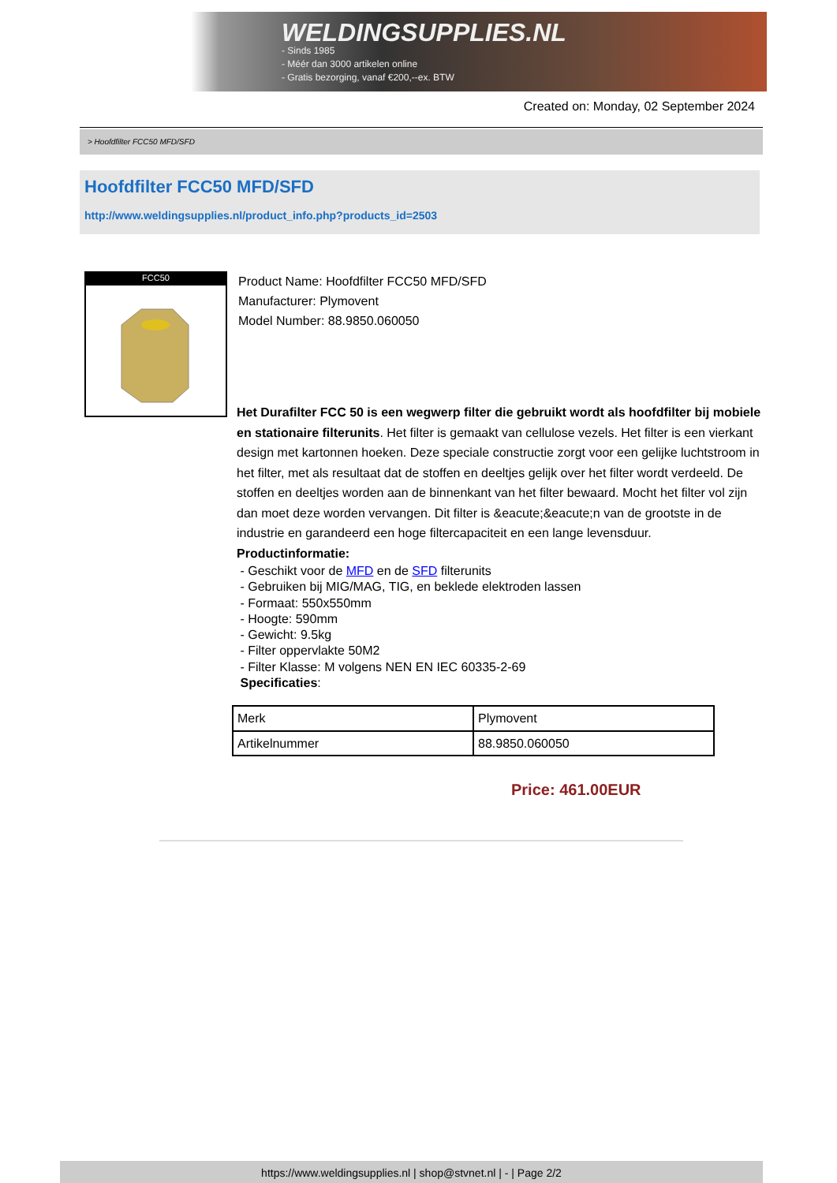WELDINGSUPPLIES.NL
- Sinds 1985
- Méér dan 3000 artikelen online
- Gratis bezorging, vanaf €200,--ex. BTW
Created on: Monday, 02 September 2024
> Hoofdfilter FCC50 MFD/SFD
Hoofdfilter FCC50 MFD/SFD
http://www.weldingsupplies.nl/product_info.php?products_id=2503
FCC50
Product Name: Hoofdfilter FCC50 MFD/SFD
Manufacturer: Plymovent
Model Number: 88.9850.060050
Het Durafilter FCC 50 is een wegwerp filter die gebruikt wordt als hoofdfilter bij mobiele en stationaire filterunits. Het filter is gemaakt van cellulose vezels. Het filter is een vierkant design met kartonnen hoeken. Deze speciale constructie zorgt voor een gelijke luchtstroom in het filter, met als resultaat dat de stoffen en deeltjes gelijk over het filter wordt verdeeld. De stoffen en deeltjes worden aan de binnenkant van het filter bewaard. Mocht het filter vol zijn dan moet deze worden vervangen. Dit filter is &eacute;&eacute;n van de grootste in de industrie en garandeerd een hoge filtercapaciteit en een lange levensduur.
Productinformatie:
- Geschikt voor de MFD en de SFD filterunits
- Gebruiken bij MIG/MAG, TIG, en beklede elektroden lassen
- Formaat: 550x550mm
- Hoogte: 590mm
- Gewicht: 9.5kg
- Filter oppervlakte 50M2
- Filter Klasse: M volgens NEN EN IEC 60335-2-69
Specificaties:
| Merk | Plymovent |
| Artikelnummer | 88.9850.060050 |
Price: 461.00EUR
https://www.weldingsupplies.nl | shop@stvnet.nl | - | Page 2/2